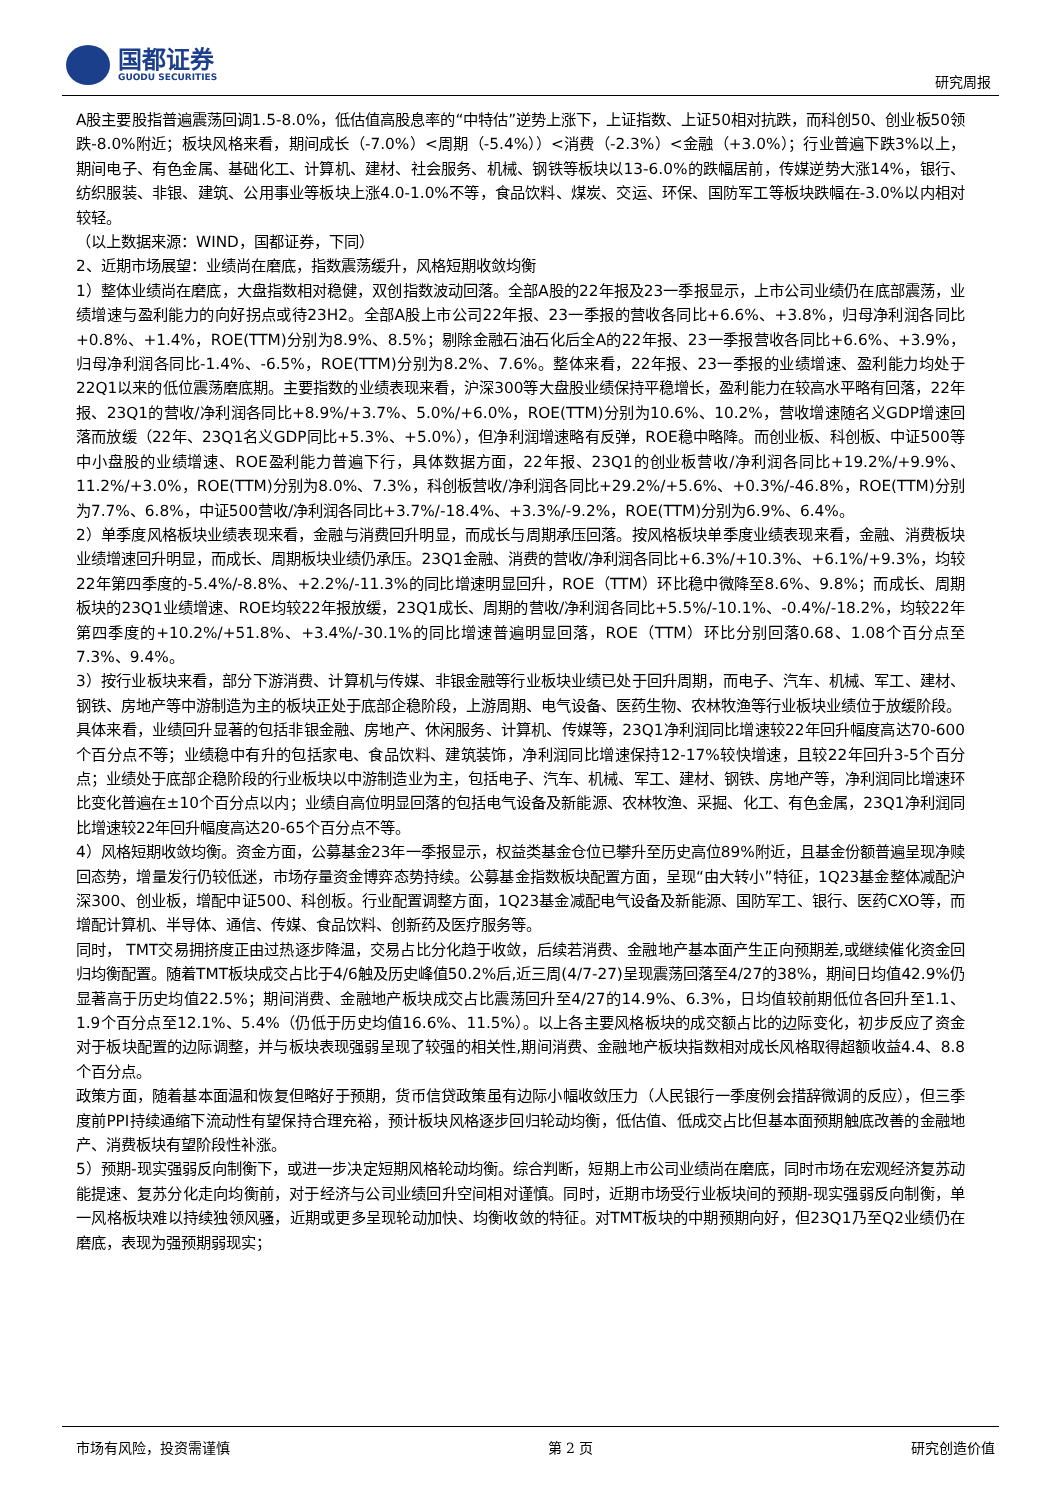国都证券
GUODU SECURITIES
研究周报
A股主要股指普遍震荡回调1.5-8.0%，低估值高股息率的“中特估”逆势上涨下，上证指数、上证50相对抗跌，而科创50、创业板50领跌-8.0%附近；板块风格来看，期间成长（-7.0%）<周期（-5.4%））<消费（-2.3%）<金融（+3.0%）；行业普遍下跌3%以上，期间电子、有色金属、基础化工、计算机、建材、社会服务、机械、钢铁等板块以13-6.0%的跌幅居前，传媒逆势大涨14%，银行、纺织服装、非银、建筑、公用事业等板块上涨4.0-1.0%不等，食品饮料、煤炭、交运、环保、国防军工等板块跌幅在-3.0%以内相对较轻。
（以上数据来源：WIND，国都证券，下同）
2、近期市场展望：业绩尚在磨底，指数震荡缓升，风格短期收敛均衡
1）整体业绩尚在磨底，大盘指数相对稳健，双创指数波动回落。全部A股的22年报及23一季报显示，上市公司业绩仍在底部震荡，业绩增速与盈利能力的向好拐点或待23H2。全部A股上市公司22年报、23一季报的营收各同比+6.6%、+3.8%，归母净利润各同比+0.8%、+1.4%，ROE(TTM)分别为8.9%、8.5%；剔除金融石油石化后全A的22年报、23一季报营收各同比+6.6%、+3.9%，归母净利润各同比-1.4%、-6.5%，ROE(TTM)分别为8.2%、7.6%。整体来看，22年报、23一季报的业绩增速、盈利能力均处于22Q1以来的低位震荡磨底期。主要指数的业绩表现来看，沪深300等大盘股业绩保持平稳增长，盈利能力在较高水平略有回落，22年报、23Q1的营收/净利润各同比+8.9%/+3.7%、5.0%/+6.0%，ROE(TTM)分别为10.6%、10.2%，营收增速随名义GDP增速回落而放缓（22年、23Q1名义GDP同比+5.3%、+5.0%），但净利润增速略有反弹，ROE稳中略降。而创业板、科创板、中证500等中小盘股的业绩增速、ROE盈利能力普遍下行，具体数据方面，22年报、23Q1的创业板营收/净利润各同比+19.2%/+9.9%、11.2%/+3.0%，ROE(TTM)分别为8.0%、7.3%，科创板营收/净利润各同比+29.2%/+5.6%、+0.3%/-46.8%，ROE(TTM)分别为7.7%、6.8%，中证500营收/净利润各同比+3.7%/-18.4%、+3.3%/-9.2%，ROE(TTM)分别为6.9%、6.4%。
2）单季度风格板块业绩表现来看，金融与消费回升明显，而成长与周期承压回落。按风格板块单季度业绩表现来看，金融、消费板块业绩增速回升明显，而成长、周期板块业绩仍承压。23Q1金融、消费的营收/净利润各同比+6.3%/+10.3%、+6.1%/+9.3%，均较22年第四季度的-5.4%/-8.8%、+2.2%/-11.3%的同比增速明显回升，ROE（TTM）环比稳中微降至8.6%、9.8%；而成长、周期板块的23Q1业绩增速、ROE均较22年报放缓，23Q1成长、周期的营收/净利润各同比+5.5%/-10.1%、-0.4%/-18.2%，均较22年第四季度的+10.2%/+51.8%、+3.4%/-30.1%的同比增速普遍明显回落，ROE（TTM）环比分别回落0.68、1.08个百分点至7.3%、9.4%。
3）按行业板块来看，部分下游消费、计算机与传媒、非银金融等行业板块业绩已处于回升周期，而电子、汽车、机械、军工、建材、钢铁、房地产等中游制造为主的板块正处于底部企稳阶段，上游周期、电气设备、医药生物、农林牧渔等行业板块业绩位于放缓阶段。
具体来看，业绩回升显著的包括非银金融、房地产、休闲服务、计算机、传媒等，23Q1净利润同比增速较22年回升幅度高达70-600个百分点不等；业绩稳中有升的包括家电、食品饮料、建筑装饰，净利润同比增速保持12-17%较快增速，且较22年回升3-5个百分点；业绩处于底部企稳阶段的行业板块以中游制造业为主，包括电子、汽车、机械、军工、建材、钢铁、房地产等，净利润同比增速环比变化普遍在±10个百分点以内；业绩自高位明显回落的包括电气设备及新能源、农林牧渔、采掘、化工、有色金属，23Q1净利润同比增速较22年回升幅度高达20-65个百分点不等。
4）风格短期收敛均衡。资金方面，公募基金23年一季报显示，权益类基金仓位已攀升至历史高位89%附近，且基金份额普遍呈现净赎回态势，增量发行仍较低迷，市场存量资金博弈态势持续。公募基金指数板块配置方面，呈现“由大转小”特征，1Q23基金整体减配沪深300、创业板，增配中证500、科创板。行业配置调整方面，1Q23基金减配电气设备及新能源、国防军工、银行、医药CXO等，而增配计算机、半导体、通信、传媒、食品饮料、创新药及医疗服务等。
同时， TMT交易拥挤度正由过热逐步降温，交易占比分化趋于收敛，后续若消费、金融地产基本面产生正向预期差,或继续催化资金回归均衡配置。随着TMT板块成交占比于4/6触及历史峰值50.2%后,近三周(4/7-27)呈现震荡回落至4/27的38%，期间日均值42.9%仍显著高于历史均值22.5%；期间消费、金融地产板块成交占比震荡回升至4/27的14.9%、6.3%，日均值较前期低位各回升至1.1、1.9个百分点至12.1%、5.4%（仍低于历史均值16.6%、11.5%）。以上各主要风格板块的成交额占比的边际变化，初步反应了资金对于板块配置的边际调整，并与板块表现强弱呈现了较强的相关性,期间消费、金融地产板块指数相对成长风格取得超额收益4.4、8.8个百分点。
政策方面，随着基本面温和恢复但略好于预期，货币信贷政策虽有边际小幅收敛压力（人民银行一季度例会措辞微调的反应），但三季度前PPI持续通缩下流动性有望保持合理充裕，预计板块风格逐步回归轮动均衡，低估值、低成交占比但基本面预期触底改善的金融地产、消费板块有望阶段性补涨。
5）预期-现实强弱反向制衡下，或进一步决定短期风格轮动均衡。综合判断，短期上市公司业绩尚在磨底，同时市场在宏观经济复苏动能提速、复苏分化走向均衡前，对于经济与公司业绩回升空间相对谨慎。同时，近期市场受行业板块间的预期-现实强弱反向制衡，单一风格板块难以持续独领风骚，近期或更多呈现轮动加快、均衡收敛的特征。对TMT板块的中期预期向好，但23Q1乃至Q2业绩仍在磨底，表现为强预期弱现实；
市场有风险，投资需谨慎 第 2 页 研究创造价值